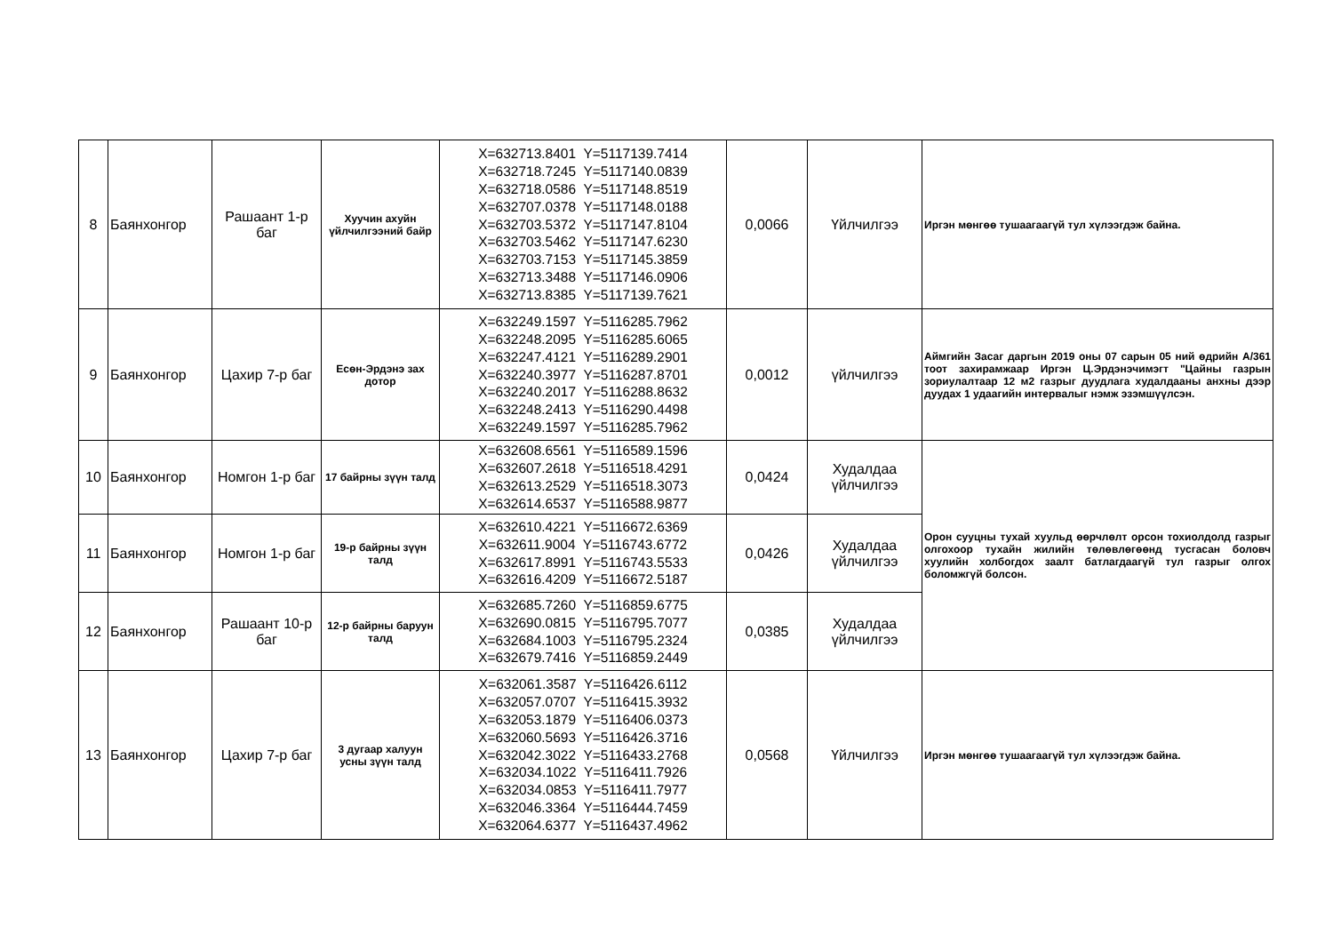| 8 | Баянхонгор | Рашаант 1-р баг | Хуучин ахуйн үйлчилгээний байр | X=632713.8401 Y=5117139.7414 X=632718.7245 Y=5117140.0839 X=632718.0586 Y=5117148.8519 X=632707.0378 Y=5117148.0188 X=632703.5372 Y=5117147.8104 X=632703.5462 Y=5117147.6230 X=632703.7153 Y=5117145.3859 X=632713.3488 Y=5117146.0906 X=632713.8385 Y=5117139.7621 | 0,0066 | Үйлчилгээ | Иргэн мөнгөө тушаагаагүй тул хүлээгдэж байна. |
| 9 | Баянхонгор | Цахир 7-р баг | Есөн-Эрдэнэ зах дотор | X=632249.1597 Y=5116285.7962 X=632248.2095 Y=5116285.6065 X=632247.4121 Y=5116289.2901 X=632240.3977 Y=5116287.8701 X=632240.2017 Y=5116288.8632 X=632248.2413 Y=5116290.4498 X=632249.1597 Y=5116285.7962 | 0,0012 | үйлчилгээ | Аймгийн Засаг даргын 2019 оны 07 сарын 05 ний өдрийн А/361 тоот захирамжаар Иргэн Ц.Эрдэнэчимэгт "Цайны газрын зориулалтаар 12 м2 газрыг дуудлага худалдааны анхны дээр дуудах 1 удаагийн интервалыг нэмж эзэмшүүлсэн. |
| 10 | Баянхонгор | Номгон 1-р баг | 17 байрны зүүн талд | X=632608.6561 Y=5116589.1596 X=632607.2618 Y=5116518.4291 X=632613.2529 Y=5116518.3073 X=632614.6537 Y=5116588.9877 | 0,0424 | Худалдаа үйлчилгээ | Орон сууцны тухай хуульд өөрчлөлт орсон тохиолдолд газрыг олгохоор тухайн жилийн төлөвлөгөөнд тусгасан боловч хуулийн холбогдох заалт батлагдаагүй тул газрыг олгох боломжгүй болсон. |
| 11 | Баянхонгор | Номгон 1-р баг | 19-р байрны зүүн талд | X=632610.4221 Y=5116672.6369 X=632611.9004 Y=5116743.6772 X=632617.8991 Y=5116743.5533 X=632616.4209 Y=5116672.5187 | 0,0426 | Худалдаа үйлчилгээ | |
| 12 | Баянхонгор | Рашаант 10-р баг | 12-р байрны баруун талд | X=632685.7260 Y=5116859.6775 X=632690.0815 Y=5116795.7077 X=632684.1003 Y=5116795.2324 X=632679.7416 Y=5116859.2449 | 0,0385 | Худалдаа үйлчилгээ | |
| 13 | Баянхонгор | Цахир 7-р баг | 3 дугаар халуун усны зүүн талд | X=632061.3587 Y=5116426.6112 X=632057.0707 Y=5116415.3932 X=632053.1879 Y=5116406.0373 X=632060.5693 Y=5116426.3716 X=632042.3022 Y=5116433.2768 X=632034.1022 Y=5116411.7926 X=632034.0853 Y=5116411.7977 X=632046.3364 Y=5116444.7459 X=632064.6377 Y=5116437.4962 | 0,0568 | Үйлчилгээ | Иргэн мөнгөө тушаагаагүй тул хүлээгдэж байна. |